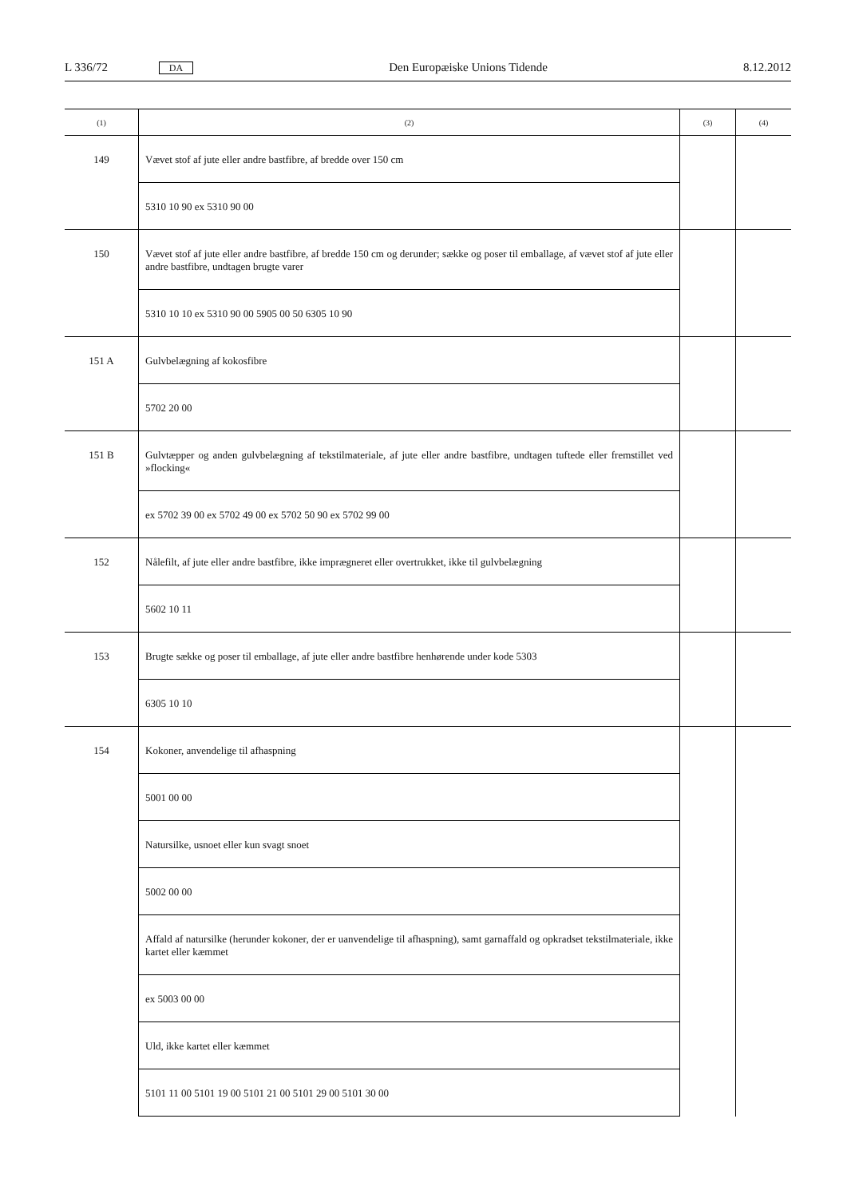L 336/72 DA Den Europæiske Unions Tidende 8.12.2012
| (1) | (2) | (3) | (4) |
| --- | --- | --- | --- |
| 149 | Vævet stof af jute eller andre bastfibre, af bredde over 150 cm | | |
| | 5310 10 90 ex 5310 90 00 | | |
| 150 | Vævet stof af jute eller andre bastfibre, af bredde 150 cm og derunder; sække og poser til emballage, af vævet stof af jute eller andre bastfibre, undtagen brugte varer | | |
| | 5310 10 10 ex 5310 90 00 5905 00 50 6305 10 90 | | |
| 151 A | Gulvbelægning af kokosfibre | | |
| | 5702 20 00 | | |
| 151 B | Gulvtæpper og anden gulvbelægning af tekstilmateriale, af jute eller andre bastfibre, undtagen tuftede eller fremstillet ved »flocking« | | |
| | ex 5702 39 00 ex 5702 49 00 ex 5702 50 90 ex 5702 99 00 | | |
| 152 | Nålefilt, af jute eller andre bastfibre, ikke imprægneret eller overtrukket, ikke til gulvbelægning | | |
| | 5602 10 11 | | |
| 153 | Brugte sække og poser til emballage, af jute eller andre bastfibre henhørende under kode 5303 | | |
| | 6305 10 10 | | |
| 154 | Kokoner, anvendelige til afhaspning | | |
| | 5001 00 00 | | |
| | Natursilke, usnoet eller kun svagt snoet | | |
| | 5002 00 00 | | |
| | Affald af natursilke (herunder kokoner, der er uanvendelige til afhaspning), samt garnaffald og opkradset tekstilmateriale, ikke kartet eller kæmmet | | |
| | ex 5003 00 00 | | |
| | Uld, ikke kartet eller kæmmet | | |
| | 5101 11 00 5101 19 00 5101 21 00 5101 29 00 5101 30 00 | | |